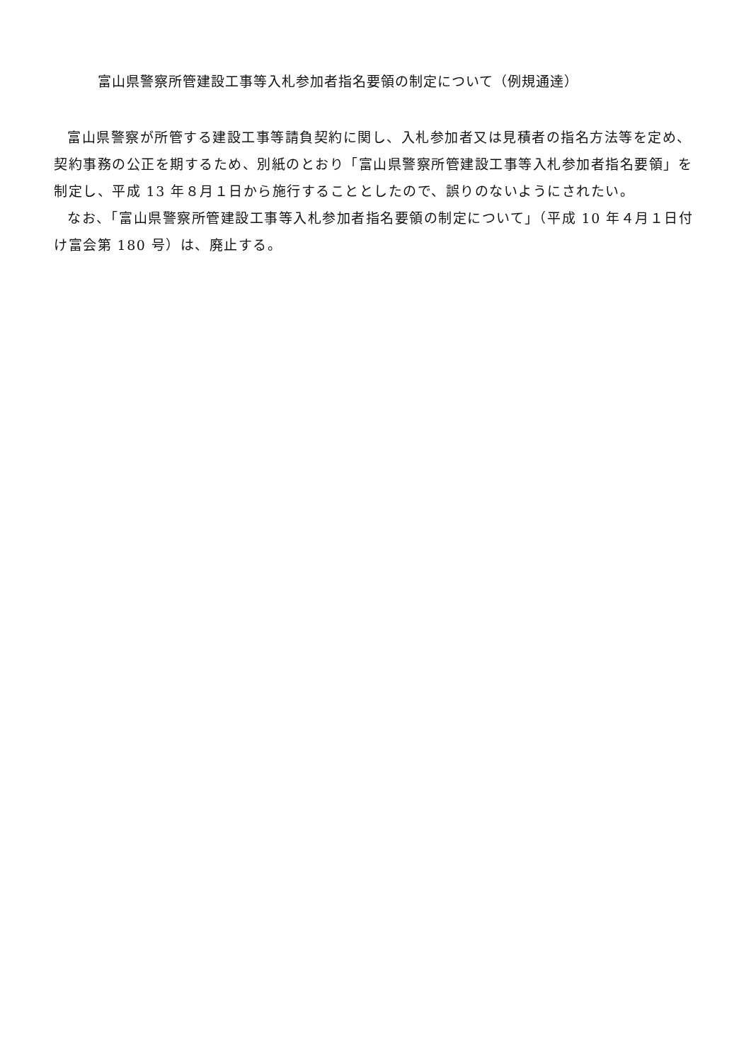富山県警察所管建設工事等入札参加者指名要領の制定について（例規通達）
富山県警察が所管する建設工事等請負契約に関し、入札参加者又は見積者の指名方法等を定め、契約事務の公正を期するため、別紙のとおり「富山県警察所管建設工事等入札参加者指名要領」を制定し、平成 13 年８月１日から施行することとしたので、誤りのないようにされたい。
なお、「富山県警察所管建設工事等入札参加者指名要領の制定について」（平成 10 年４月１日付け富会第 180 号）は、廃止する。